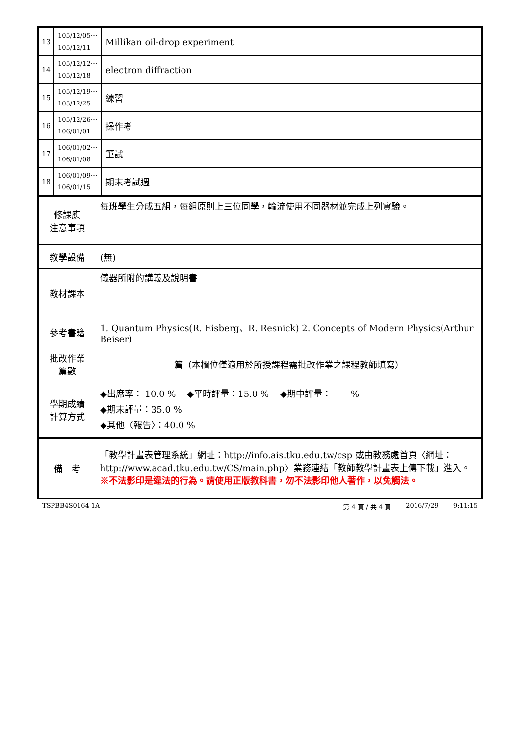| 13 | 105/12/05～ 105/12/11 | Millikan oil-drop experiment | |
| 14 | 105/12/12～ 105/12/18 | electron diffraction | |
| 15 | 105/12/19～ 105/12/25 | 練習 | |
| 16 | 105/12/26～ 106/01/01 | 操作考 | |
| 17 | 106/01/02～ 106/01/08 | 筆試 | |
| 18 | 106/01/09～ 106/01/15 | 期末考試週 | |
| 修課應 注意事項 | 每班學生分成五組，每組原則上三位同學，輪流使用不同器材並完成上列實驗。 |
| 教學設備 | (無) |
| 教材課本 | 儀器所附的講義及說明書 |
| 參考書籍 | 1. Quantum Physics(R. Eisberg、R. Resnick) 2. Concepts of Modern Physics(Arthur Beiser) |
| 批改作業 篇數 | 篇（本欄位僅適用於所授課程需批改作業之課程教師填寫） |
| 學期成績 計算方式 | ◆出席率： 10.0 % ◆平時評量：15.0 % ◆期中評量： % ◆期末評量：35.0 % ◆其他〈報告〉：40.0 % |
| 備 考 | 「教學計畫表管理系統」網址： http://info.ais.tku.edu.tw/csp 或由教務處首頁〈網址： http://www.acad.tku.edu.tw/CS/main.php 〉業務連結「教師教學計畫表上傳下載」進入。 ※不法影印是違法的行為。請使用正版教科書，勿不法影印他人著作，以免觸法。 |
TSPBB4S0164 1A 第 4 頁 / 共 4 頁 2016/7/29 9:11:15